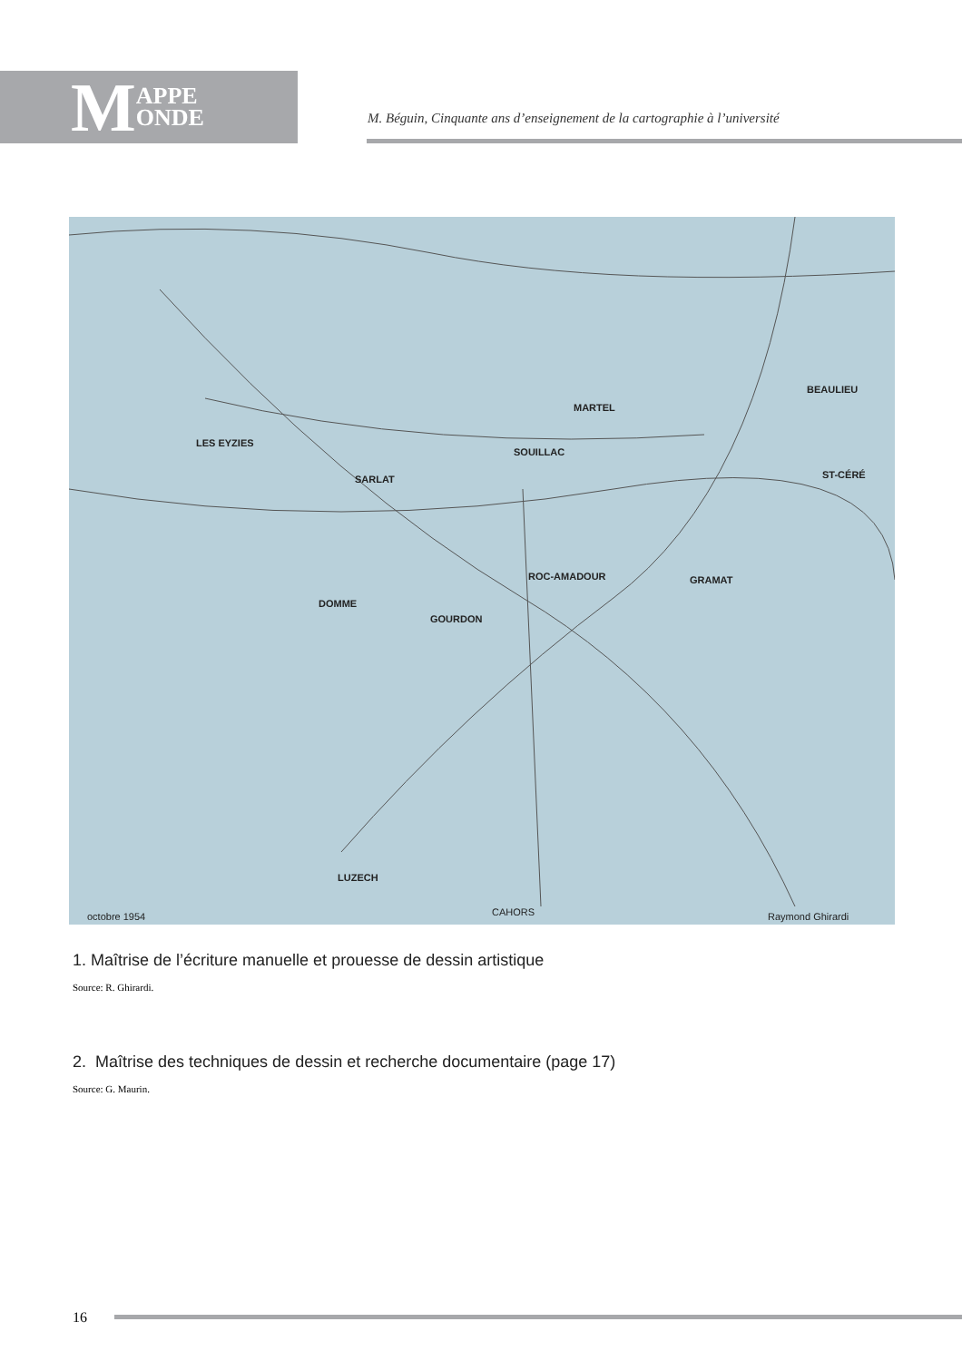M APPE
ONDE
M. Béguin, Cinquante ans d’enseignement de la cartographie à l’université
SOUILLAC
LES EYZIES
SARLAT
ROC-AMADOUR
GRAMAT
GOURDON
DOMME
MARTEL
BEAULIEU
ST-CÉRÉ
LUZECH
CAHORS
octobre 1954
Raymond Ghirardi
1. Maîtrise de l’écriture manuelle et prouesse de dessin artistique
Source: R. Ghirardi.
2. Maîtrise des techniques de dessin et recherche documentaire (page 17)
Source: G. Maurin.
16